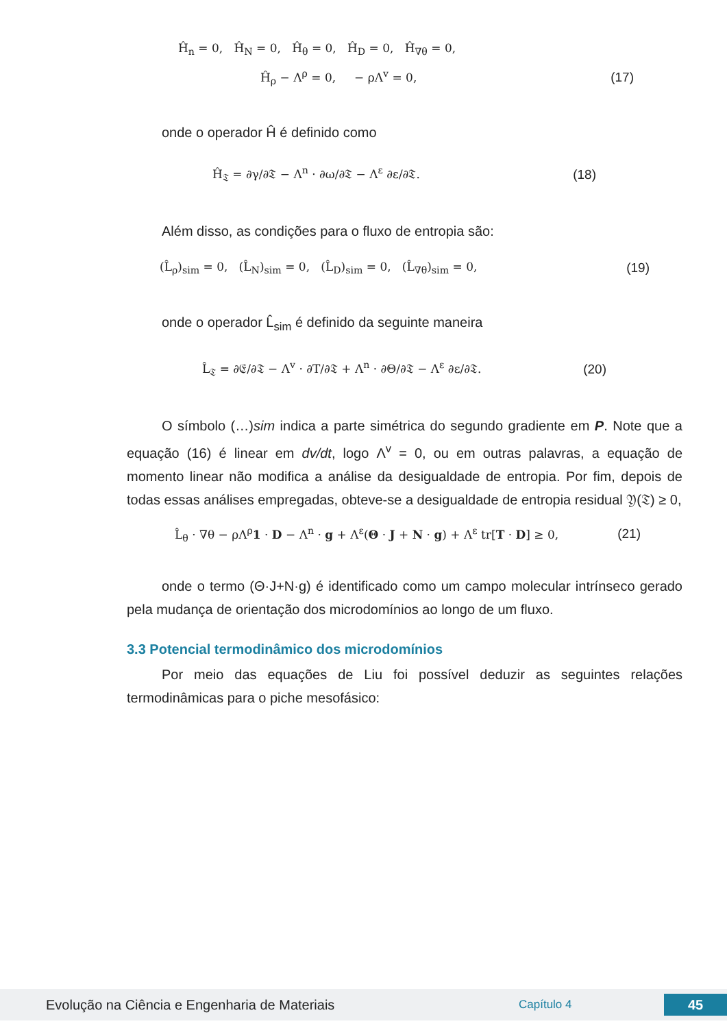Ĥ<sub>n</sub> = 0, Ĥ<sub>N</sub> = 0, Ĥ<sub>θ</sub> = 0, Ĥ<sub>D</sub> = 0, Ĥ<sub>∇θ</sub> = 0,
Ĥ<sub>ρ</sub> − Λ<sup>ρ</sup> = 0, − ρΛ<sup>v</sup> = 0, (17)
onde o operador Ĥ é definido como
Ĥ<sub>𝔗</sub> = ∂γ/∂𝔗 − Λ<sup>n</sup> · ∂ω/∂𝔗 − Λ<sup>ε</sup> ∂ε/∂𝔗. (18)
Além disso, as condições para o fluxo de entropia são:
(L̂<sub>ρ</sub>)<sub>sim</sub> = 0, (L̂<sub>N</sub>)<sub>sim</sub> = 0, (L̂<sub>D</sub>)<sub>sim</sub> = 0, (L̂<sub>∇θ</sub>)<sub>sim</sub> = 0, (19)
onde o operador L̂<sub>sim</sub> é definido da seguinte maneira
L̂<sub>𝔗</sub> = ∂𝔈/∂𝔗 − Λ<sup>v</sup> · ∂T/∂𝔗 + Λ<sup>n</sup> · ∂Θ/∂𝔗 − Λ<sup>ε</sup> ∂ε/∂𝔗. (20)
O símbolo (…)sim indica a parte simétrica do segundo gradiente em P. Note que a equação (16) é linear em dv/dt, logo Λ<sup>v</sup> = 0, ou em outras palavras, a equação de momento linear não modifica a análise da desigualdade de entropia. Por fim, depois de todas essas análises empregadas, obteve-se a desigualdade de entropia residual 𝔜(𝔗) ≥ 0,
L̂<sub>θ</sub> · ∇θ − ρΛ<sup>ρ</sup>1 · D − Λ<sup>n</sup> · g + Λ<sup>ε</sup>(Θ · J + N · g) + Λ<sup>ε</sup> tr[T · D] ≥ 0, (21)
onde o termo (Θ·J+N·g) é identificado como um campo molecular intrínseco gerado pela mudança de orientação dos microdomínios ao longo de um fluxo.
3.3 Potencial termodinâmico dos microdomínios
Por meio das equações de Liu foi possível deduzir as seguintes relações termodinâmicas para o piche mesofásico:
Evolução na Ciência e Engenharia de Materiais Capítulo 4 45